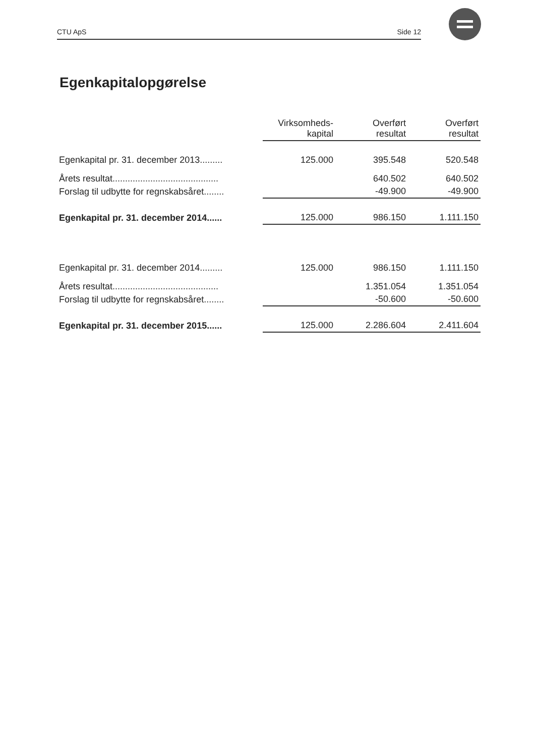CTU ApS Side 12
Egenkapitalopgørelse
| | Virksomheds- kapital | Overført resultat | Overført resultat |
| Egenkapital pr. 31. december 2013......... | 125.000 | 395.548 | 520.548 |
| Årets resultat.......................................... | | 640.502 | 640.502 |
| Forslag til udbytte for regnskabsåret........ | | -49.900 | -49.900 |
| Egenkapital pr. 31. december 2014...... | 125.000 | 986.150 | 1.111.150 |
| Egenkapital pr. 31. december 2014......... | 125.000 | 986.150 | 1.111.150 |
| Årets resultat.......................................... | | 1.351.054 | 1.351.054 |
| Forslag til udbytte for regnskabsåret........ | | -50.600 | -50.600 |
| Egenkapital pr. 31. december 2015...... | 125.000 | 2.286.604 | 2.411.604 |